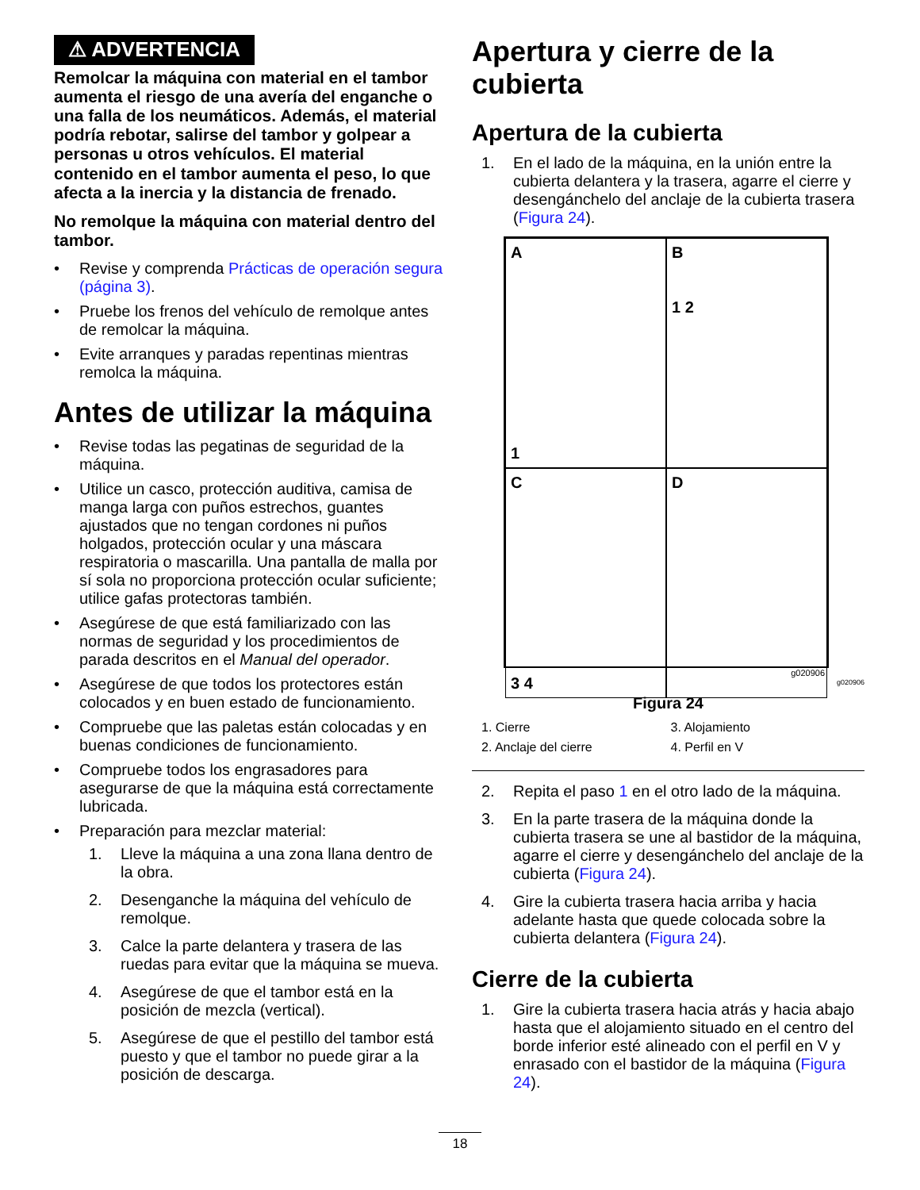⚠ ADVERTENCIA
Remolcar la máquina con material en el tambor aumenta el riesgo de una avería del enganche o una falla de los neumáticos. Además, el material podría rebotar, salirse del tambor y golpear a personas u otros vehículos. El material contenido en el tambor aumenta el peso, lo que afecta a la inercia y la distancia de frenado.
No remolque la máquina con material dentro del tambor.
• Revise y comprenda Prácticas de operación segura (página 3).
• Pruebe los frenos del vehículo de remolque antes de remolcar la máquina.
• Evite arranques y paradas repentinas mientras remolca la máquina.
Antes de utilizar la máquina
• Revise todas las pegatinas de seguridad de la máquina.
• Utilice un casco, protección auditiva, camisa de manga larga con puños estrechos, guantes ajustados que no tengan cordones ni puños holgados, protección ocular y una máscara respiratoria o mascarilla. Una pantalla de malla por sí sola no proporciona protección ocular suficiente; utilice gafas protectoras también.
• Asegúrese de que está familiarizado con las normas de seguridad y los procedimientos de parada descritos en el Manual del operador.
• Asegúrese de que todos los protectores están colocados y en buen estado de funcionamiento.
• Compruebe que las paletas están colocadas y en buenas condiciones de funcionamiento.
• Compruebe todos los engrasadores para asegurarse de que la máquina está correctamente lubricada.
• Preparación para mezclar material:
1. Lleve la máquina a una zona llana dentro de la obra.
2. Desenganche la máquina del vehículo de remolque.
3. Calce la parte delantera y trasera de las ruedas para evitar que la máquina se mueva.
4. Asegúrese de que el tambor está en la posición de mezcla (vertical).
5. Asegúrese de que el pestillo del tambor está puesto y que el tambor no puede girar a la posición de descarga.
Apertura y cierre de la cubierta
Apertura de la cubierta
1. En el lado de la máquina, en la unión entre la cubierta delantera y la trasera, agarre el cierre y desengánchelo del anclaje de la cubierta trasera (Figura 24).
A
1
B
1 2
C
3 4
D
g020906
g020906
Figura 24
1. Cierre 3. Alojamiento 2. Anclaje del cierre 4. Perfil en V
2. Repita el paso 1 en el otro lado de la máquina.
3. En la parte trasera de la máquina donde la cubierta trasera se une al bastidor de la máquina, agarre el cierre y desengánchelo del anclaje de la cubierta (Figura 24).
4. Gire la cubierta trasera hacia arriba y hacia adelante hasta que quede colocada sobre la cubierta delantera (Figura 24).
Cierre de la cubierta
1. Gire la cubierta trasera hacia atrás y hacia abajo hasta que el alojamiento situado en el centro del borde inferior esté alineado con el perfil en V y enrasado con el bastidor de la máquina (Figura 24).
18